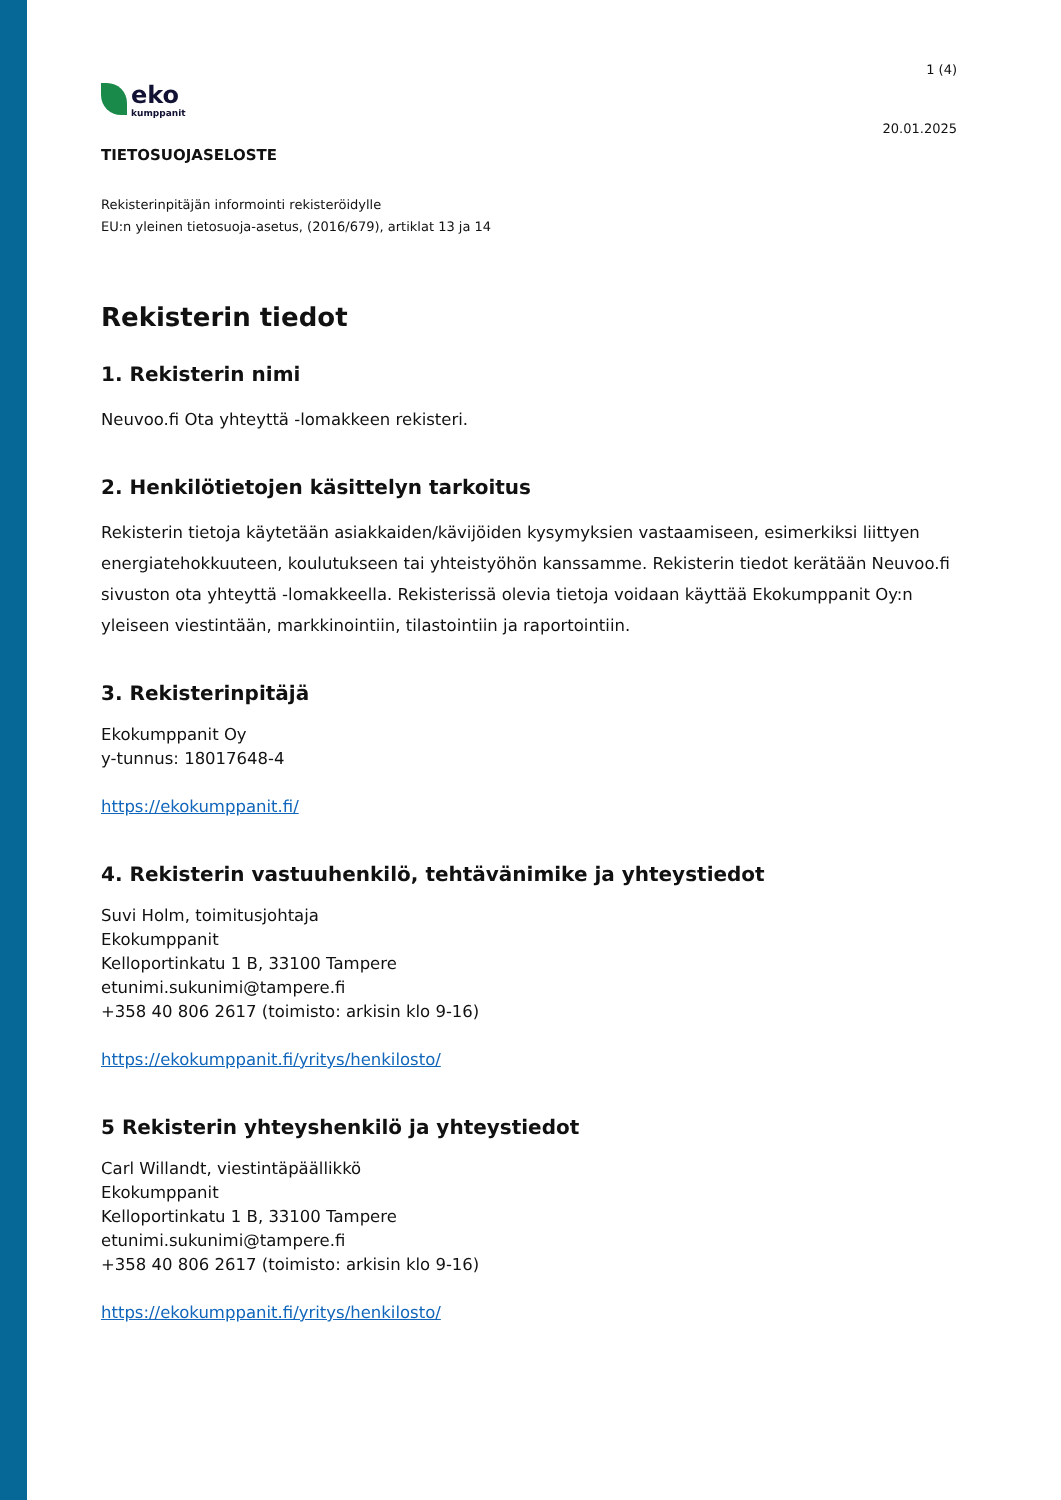eko
kumppanit
1 (4)
20.01.2025
TIETOSUOJASELOSTE
Rekisterinpitäjän informointi rekisteröidylle
EU:n yleinen tietosuoja-asetus, (2016/679), artiklat 13 ja 14
Rekisterin tiedot
1. Rekisterin nimi
Neuvoo.fi Ota yhteyttä -lomakkeen rekisteri.
2. Henkilötietojen käsittelyn tarkoitus
Rekisterin tietoja käytetään asiakkaiden/kävijöiden kysymyksien vastaamiseen, esimerkiksi liittyen energiatehokkuuteen, koulutukseen tai yhteistyöhön kanssamme. Rekisterin tiedot kerätään Neuvoo.fi sivuston ota yhteyttä -lomakkeella. Rekisterissä olevia tietoja voidaan käyttää Ekokumppanit Oy:n yleiseen viestintään, markkinointiin, tilastointiin ja raportointiin.
3. Rekisterinpitäjä
Ekokumppanit Oy
y-tunnus: 18017648-4
https://ekokumppanit.fi/
4. Rekisterin vastuuhenkilö, tehtävänimike ja yhteystiedot
Suvi Holm, toimitusjohtaja
Ekokumppanit
Kelloportinkatu 1 B, 33100 Tampere
etunimi.sukunimi@tampere.fi
+358 40 806 2617 (toimisto: arkisin klo 9-16)
https://ekokumppanit.fi/yritys/henkilosto/
5 Rekisterin yhteyshenkilö ja yhteystiedot
Carl Willandt, viestintäpäällikkö
Ekokumppanit
Kelloportinkatu 1 B, 33100 Tampere
etunimi.sukunimi@tampere.fi
+358 40 806 2617 (toimisto: arkisin klo 9-16)
https://ekokumppanit.fi/yritys/henkilosto/